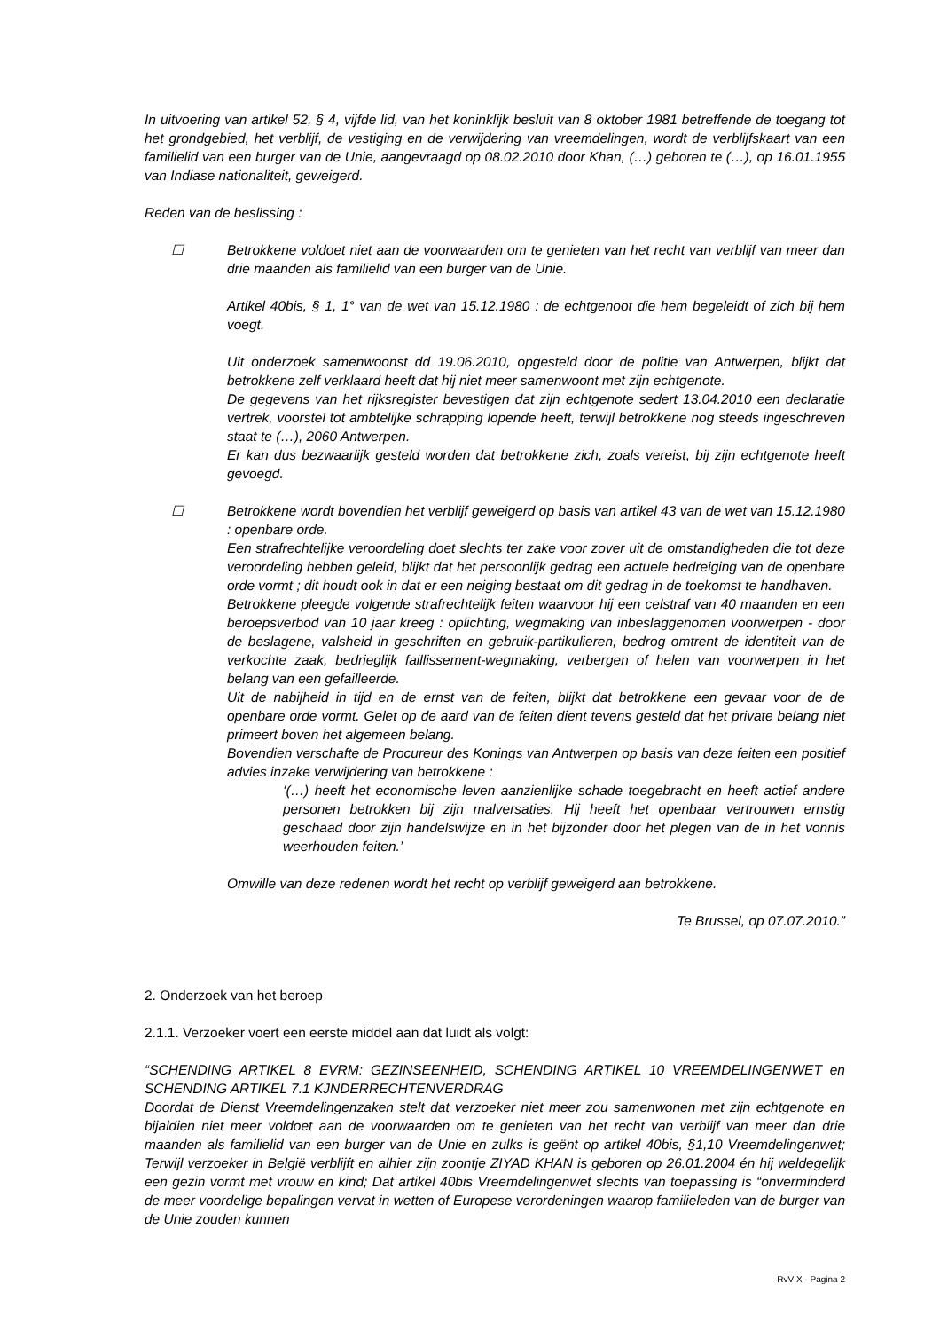In uitvoering van artikel 52, § 4, vijfde lid, van het koninklijk besluit van 8 oktober 1981 betreffende de toegang tot het grondgebied, het verblijf, de vestiging en de verwijdering van vreemdelingen, wordt de verblijfskaart van een familielid van een burger van de Unie, aangevraagd op 08.02.2010 door Khan, (…) geboren te (…), op 16.01.1955 van Indiase nationaliteit, geweigerd.
Reden van de beslissing :
☐ Betrokkene voldoet niet aan de voorwaarden om te genieten van het recht van verblijf van meer dan drie maanden als familielid van een burger van de Unie.
Artikel 40bis, § 1, 1° van de wet van 15.12.1980 : de echtgenoot die hem begeleidt of zich bij hem voegt.
Uit onderzoek samenwoonst dd 19.06.2010, opgesteld door de politie van Antwerpen, blijkt dat betrokkene zelf verklaard heeft dat hij niet meer samenwoont met zijn echtgenote.
De gegevens van het rijksregister bevestigen dat zijn echtgenote sedert 13.04.2010 een declaratie vertrek, voorstel tot ambtelijke schrapping lopende heeft, terwijl betrokkene nog steeds ingeschreven staat te (…), 2060 Antwerpen.
Er kan dus bezwaarlijk gesteld worden dat betrokkene zich, zoals vereist, bij zijn echtgenote heeft gevoegd.
☐ Betrokkene wordt bovendien het verblijf geweigerd op basis van artikel 43 van de wet van 15.12.1980 : openbare orde.
Een strafrechtelijke veroordeling doet slechts ter zake voor zover uit de omstandigheden die tot deze veroordeling hebben geleid, blijkt dat het persoonlijk gedrag een actuele bedreiging van de openbare orde vormt ; dit houdt ook in dat er een neiging bestaat om dit gedrag in de toekomst te handhaven.
Betrokkene pleegde volgende strafrechtelijk feiten waarvoor hij een celstraf van 40 maanden en een beroepsverbod van 10 jaar kreeg : oplichting, wegmaking van inbeslaggenomen voorwerpen - door de beslagene, valsheid in geschriften en gebruik-partikulieren, bedrog omtrent de identiteit van de verkochte zaak, bedrieglijk faillissement-wegmaking, verbergen of helen van voorwerpen in het belang van een gefailleerde.
Uit de nabijheid in tijd en de ernst van de feiten, blijkt dat betrokkene een gevaar voor de de openbare orde vormt. Gelet op de aard van de feiten dient tevens gesteld dat het private belang niet primeert boven het algemeen belang.
Bovendien verschafte de Procureur des Konings van Antwerpen op basis van deze feiten een positief advies inzake verwijdering van betrokkene :
‘(…) heeft het economische leven aanzienlijke schade toegebracht en heeft actief andere personen betrokken bij zijn malversaties. Hij heeft het openbaar vertrouwen ernstig geschaad door zijn handelswijze en in het bijzonder door het plegen van de in het vonnis weerhouden feiten.’
Omwille van deze redenen wordt het recht op verblijf geweigerd aan betrokkene.
Te Brussel, op 07.07.2010.”
2. Onderzoek van het beroep
2.1.1. Verzoeker voert een eerste middel aan dat luidt als volgt:
“SCHENDING ARTIKEL 8 EVRM: GEZINSEENHEID, SCHENDING ARTIKEL 10 VREEMDELINGENWET en SCHENDING ARTIKEL 7.1 KJNDERRECHTENVERDRAG
Doordat de Dienst Vreemdelingenzaken stelt dat verzoeker niet meer zou samenwonen met zijn echtgenote en bijaldien niet meer voldoet aan de voorwaarden om te genieten van het recht van verblijf van meer dan drie maanden als familielid van een burger van de Unie en zulks is geënt op artikel 40bis, §1,10 Vreemdelingenwet; Terwijl verzoeker in België verblijft en alhier zijn zoontje ZIYAD KHAN is geboren op 26.01.2004 én hij weldegelijk een gezin vormt met vrouw en kind; Dat artikel 40bis Vreemdelingenwet slechts van toepassing is “onverminderd de meer voordelige bepalingen vervat in wetten of Europese verordeningen waarop familieleden van de burger van de Unie zouden kunnen
RvV X - Pagina 2